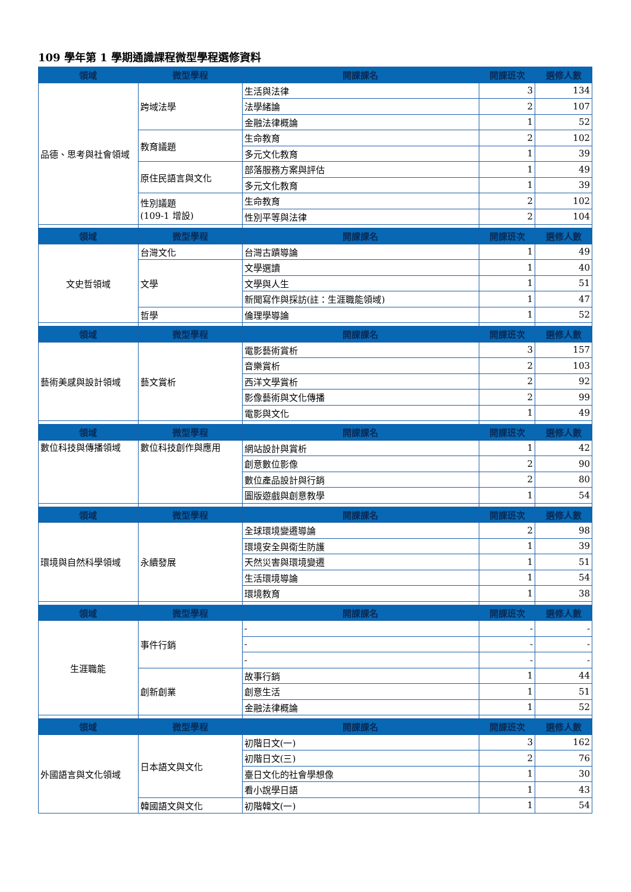109 學年第 1 學期通識課程微型學程選修資料
| 領域 | 微型學程 | 開課課名 | 開課班次 | 選修人數 |
| --- | --- | --- | --- | --- |
| 品德、思考與社會領域 | 跨域法學 | 生活與法律 | 3 | 134 |
| | | 法學緒論 | 2 | 107 |
| | | 金融法律概論 | 1 | 52 |
| | 教育議題 | 生命教育 | 2 | 102 |
| | | 多元文化教育 | 1 | 39 |
| | 原住民語言與文化 | 部落服務方案與評估 | 1 | 49 |
| | | 多元文化教育 | 1 | 39 |
| | 性別議題 (109-1 增設) | 生命教育 | 2 | 102 |
| | | 性別平等與法律 | 2 | 104 |
| 領域 | 微型學程 | 開課課名 | 開課班次 | 選修人數 |
| 文史哲領域 | 台灣文化 | 台灣古蹟導論 | 1 | 49 |
| | 文學 | 文學選讀 | 1 | 40 |
| | | 文學與人生 | 1 | 51 |
| | | 新聞寫作與採訪(註：生涯職能領域) | 1 | 47 |
| | 哲學 | 倫理學導論 | 1 | 52 |
| 領域 | 微型學程 | 開課課名 | 開課班次 | 選修人數 |
| 藝術美感與設計領域 | 藝文賞析 | 電影藝術賞析 | 3 | 157 |
| | | 音樂賞析 | 2 | 103 |
| | | 西洋文學賞析 | 2 | 92 |
| | | 影像藝術與文化傳播 | 2 | 99 |
| | | 電影與文化 | 1 | 49 |
| 領域 | 微型學程 | 開課課名 | 開課班次 | 選修人數 |
| 數位科技與傳播領域 | 數位科技創作與應用 | 網站設計與賞析 | 1 | 42 |
| | | 創意數位影像 | 2 | 90 |
| | | 數位產品設計與行銷 | 2 | 80 |
| | | 圖版遊戲與創意教學 | 1 | 54 |
| 領域 | 微型學程 | 開課課名 | 開課班次 | 選修人數 |
| 環境與自然科學領域 | 永續發展 | 全球環境變遷導論 | 2 | 98 |
| | | 環境安全與衛生防護 | 1 | 39 |
| | | 天然災害與環境變遷 | 1 | 51 |
| | | 生活環境導論 | 1 | 54 |
| | | 環境教育 | 1 | 38 |
| 領域 | 微型學程 | 開課課名 | 開課班次 | 選修人數 |
| 生涯職能 | 事件行銷 | - | - | - |
| | | - | - | - |
| | | - | - | - |
| | 創新創業 | 故事行銷 | 1 | 44 |
| | | 創意生活 | 1 | 51 |
| | | 金融法律概論 | 1 | 52 |
| 領域 | 微型學程 | 開課課名 | 開課班次 | 選修人數 |
| 外國語言與文化領域 | 日本語文與文化 | 初階日文(一) | 3 | 162 |
| | | 初階日文(三) | 2 | 76 |
| | | 臺日文化的社會學想像 | 1 | 30 |
| | | 看小說學日語 | 1 | 43 |
| | 韓國語文與文化 | 初階韓文(一) | 1 | 54 |